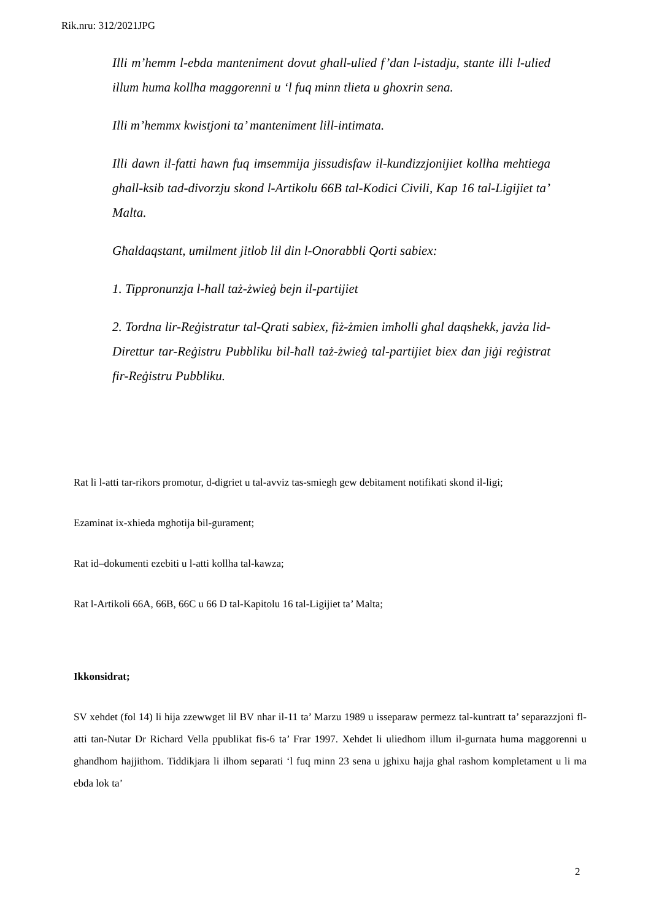Rik.nru: 312/2021JPG
Illi m’hemm l-ebda manteniment dovut ghall-ulied f’dan l-istadju, stante illi l-ulied illum huma kollha maggorenni u ‘l fuq minn tlieta u ghoxrin sena.
Illi m’hemmx kwistjoni ta’ manteniment lill-intimata.
Illi dawn il-fatti hawn fuq imsemmija jissudisfaw il-kundizzjonijiet kollha mehtiega ghall-ksib tad-divorzju skond l-Artikolu 66B tal-Kodici Civili, Kap 16 tal-Ligijiet ta’ Malta.
Għaldaqstant, umilment jitlob lil din l-Onorabbli Qorti sabiex:
1. Tippronunzja l-ħall taż-żwieġ bejn il-partijiet
2. Tordna lir-Reġistratur tal-Qrati sabiex, fiż-żmien imħolli għal daqshekk, javża lid-Direttur tar-Reġistru Pubbliku bil-ħall taż-żwieġ tal-partijiet biex dan jiġi reġistrat fir-Reġistru Pubbliku.
Rat li l-atti tar-rikors promotur, d-digriet u tal-avviz tas-smiegh gew debitament notifikati skond il-ligi;
Ezaminat ix-xhieda mghotija bil-gurament;
Rat id–dokumenti ezebiti u l-atti kollha tal-kawza;
Rat l-Artikoli 66A, 66B, 66C u 66 D tal-Kapitolu 16 tal-Ligijiet ta’ Malta;
Ikkonsidrat;
SV xehdet (fol 14) li hija zzewwget lil BV nhar il-11 ta’ Marzu 1989 u isseparaw permezz tal-kuntratt ta’ separazzjoni fl-atti tan-Nutar Dr Richard Vella ppublikat fis-6 ta’ Frar 1997. Xehdet li uliedhom illum il-gurnata huma maggorenni u ghandhom hajjithom. Tiddikjara li ilhom separati ‘l fuq minn 23 sena u jghixu hajja ghal rashom kompletament u li ma ebda lok ta’
2